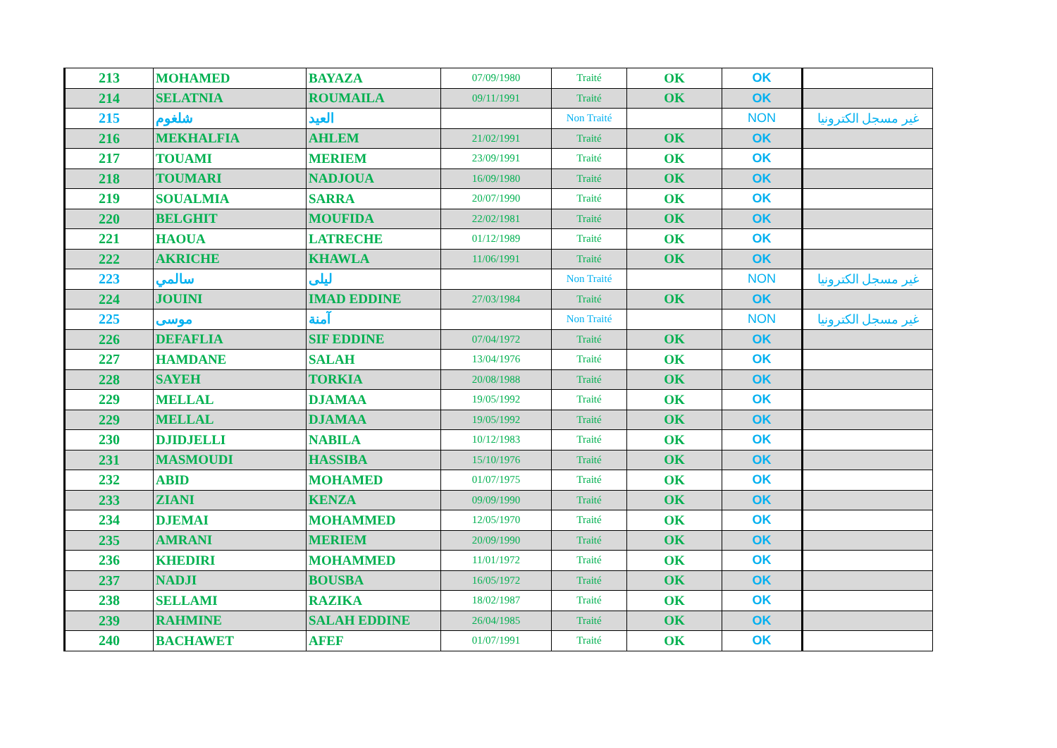| 213 | MOHAMED | BAYAZA | 07/09/1980 | Traité | OK | OK | |
| 214 | SELATNIA | ROUMAILA | 09/11/1991 | Traité | OK | OK | |
| 215 | شلغوم | العيد | | Non Traité | | NON | غير مسجل الكترونيا |
| 216 | MEKHALFIA | AHLEM | 21/02/1991 | Traité | OK | OK | |
| 217 | TOUAMI | MERIEM | 23/09/1991 | Traité | OK | OK | |
| 218 | TOUMARI | NADJOUA | 16/09/1980 | Traité | OK | OK | |
| 219 | SOUALMIA | SARRA | 20/07/1990 | Traité | OK | OK | |
| 220 | BELGHIT | MOUFIDA | 22/02/1981 | Traité | OK | OK | |
| 221 | HAOUA | LATRECHE | 01/12/1989 | Traité | OK | OK | |
| 222 | AKRICHE | KHAWLA | 11/06/1991 | Traité | OK | OK | |
| 223 | سالمي | ليلى | | Non Traité | | NON | غير مسجل الكترونيا |
| 224 | JOUINI | IMAD EDDINE | 27/03/1984 | Traité | OK | OK | |
| 225 | موسى | آمنة | | Non Traité | | NON | غير مسجل الكترونيا |
| 226 | DEFAFLIA | SIF EDDINE | 07/04/1972 | Traité | OK | OK | |
| 227 | HAMDANE | SALAH | 13/04/1976 | Traité | OK | OK | |
| 228 | SAYEH | TORKIA | 20/08/1988 | Traité | OK | OK | |
| 229 | MELLAL | DJAMAA | 19/05/1992 | Traité | OK | OK | |
| 229 | MELLAL | DJAMAA | 19/05/1992 | Traité | OK | OK | |
| 230 | DJIDJELLI | NABILA | 10/12/1983 | Traité | OK | OK | |
| 231 | MASMOUDI | HASSIBA | 15/10/1976 | Traité | OK | OK | |
| 232 | ABID | MOHAMED | 01/07/1975 | Traité | OK | OK | |
| 233 | ZIANI | KENZA | 09/09/1990 | Traité | OK | OK | |
| 234 | DJEMAI | MOHAMMED | 12/05/1970 | Traité | OK | OK | |
| 235 | AMRANI | MERIEM | 20/09/1990 | Traité | OK | OK | |
| 236 | KHEDIRI | MOHAMMED | 11/01/1972 | Traité | OK | OK | |
| 237 | NADJI | BOUSBA | 16/05/1972 | Traité | OK | OK | |
| 238 | SELLAMI | RAZIKA | 18/02/1987 | Traité | OK | OK | |
| 239 | RAHMINE | SALAH EDDINE | 26/04/1985 | Traité | OK | OK | |
| 240 | BACHAWET | AFEF | 01/07/1991 | Traité | OK | OK | |